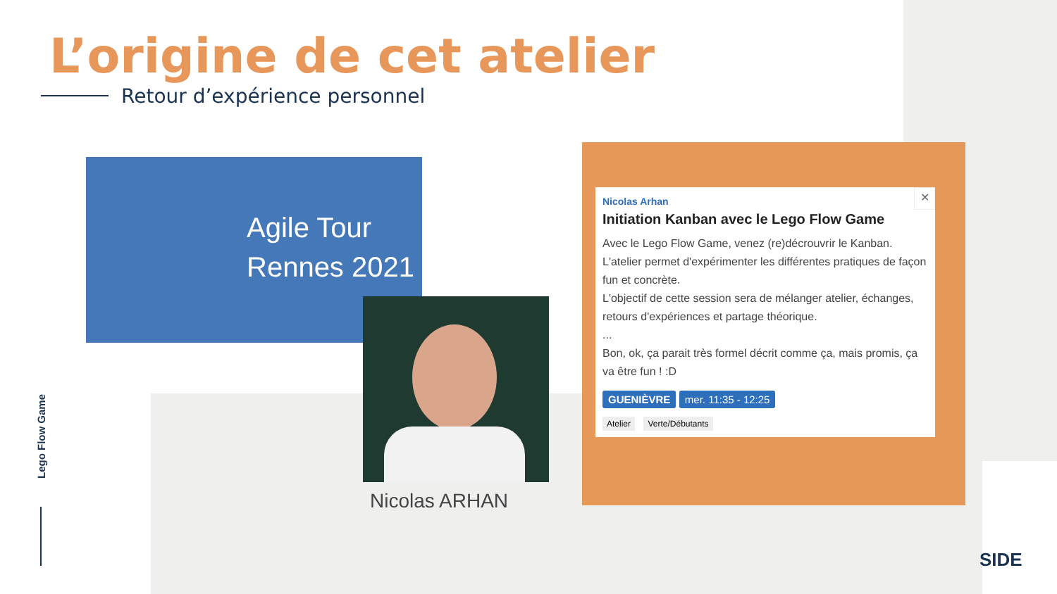L’origine de cet atelier
Retour d’expérience personnel
Agile Tour
Rennes 2021
Nicolas ARHAN
✕
Nicolas Arhan
Initiation Kanban avec le Lego Flow Game
Avec le Lego Flow Game, venez (re)décrouvrir le Kanban.
L'atelier permet d'expérimenter les différentes pratiques de façon fun et concrète.
L'objectif de cette session sera de mélanger atelier, échanges, retours d'expériences et partage théorique.
...
Bon, ok, ça parait très formel décrit comme ça, mais promis, ça va être fun ! :D
GUENIÈVRE mer. 11:35 - 12:25
Atelier Verte/Débutants
Lego Flow Game
SIDE